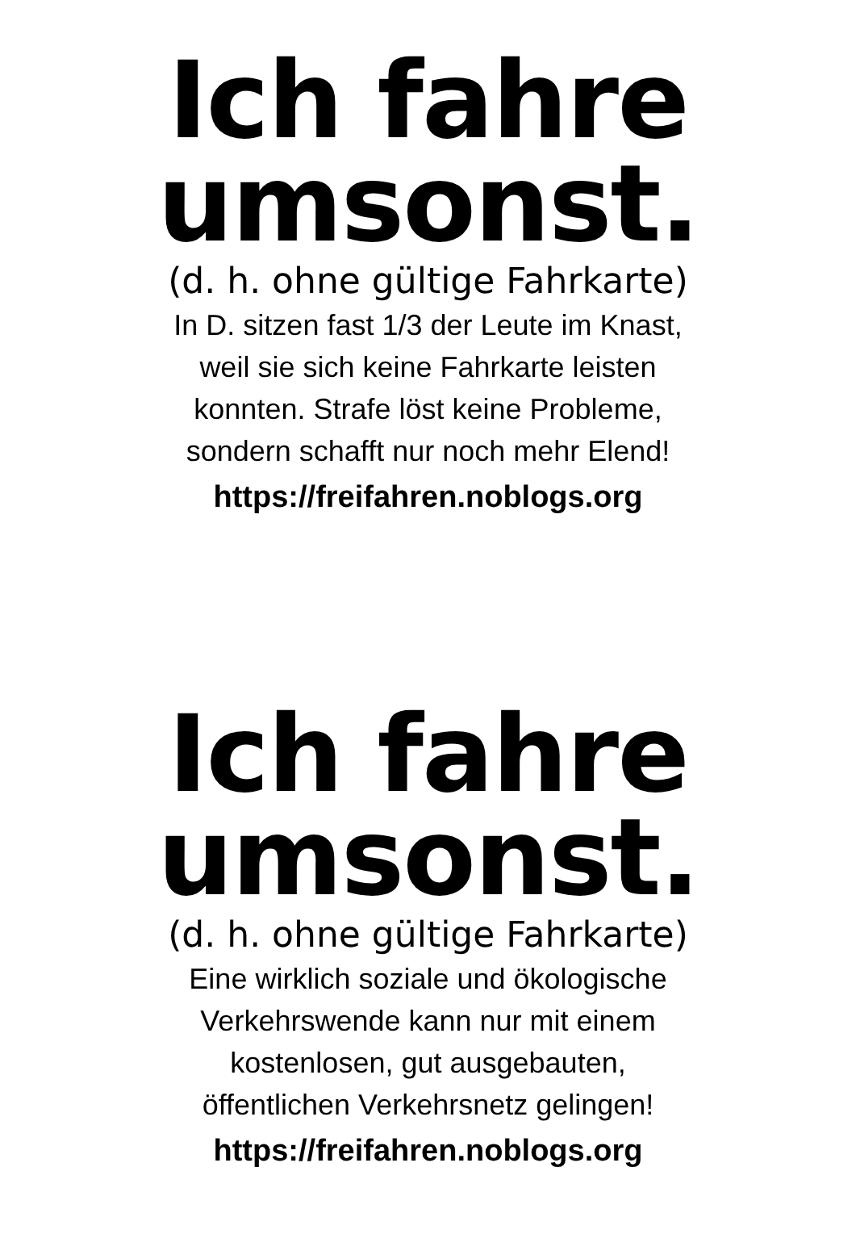Ich fahre
umsonst.
(d. h. ohne gültige Fahrkarte)
In D. sitzen fast 1/3 der Leute im Knast,
weil sie sich keine Fahrkarte leisten
konnten. Strafe löst keine Probleme,
sondern schafft nur noch mehr Elend!
https://freifahren.noblogs.org
Ich fahre
umsonst.
(d. h. ohne gültige Fahrkarte)
Eine wirklich soziale und ökologische
Verkehrswende kann nur mit einem
kostenlosen, gut ausgebauten,
öffentlichen Verkehrsnetz gelingen!
https://freifahren.noblogs.org